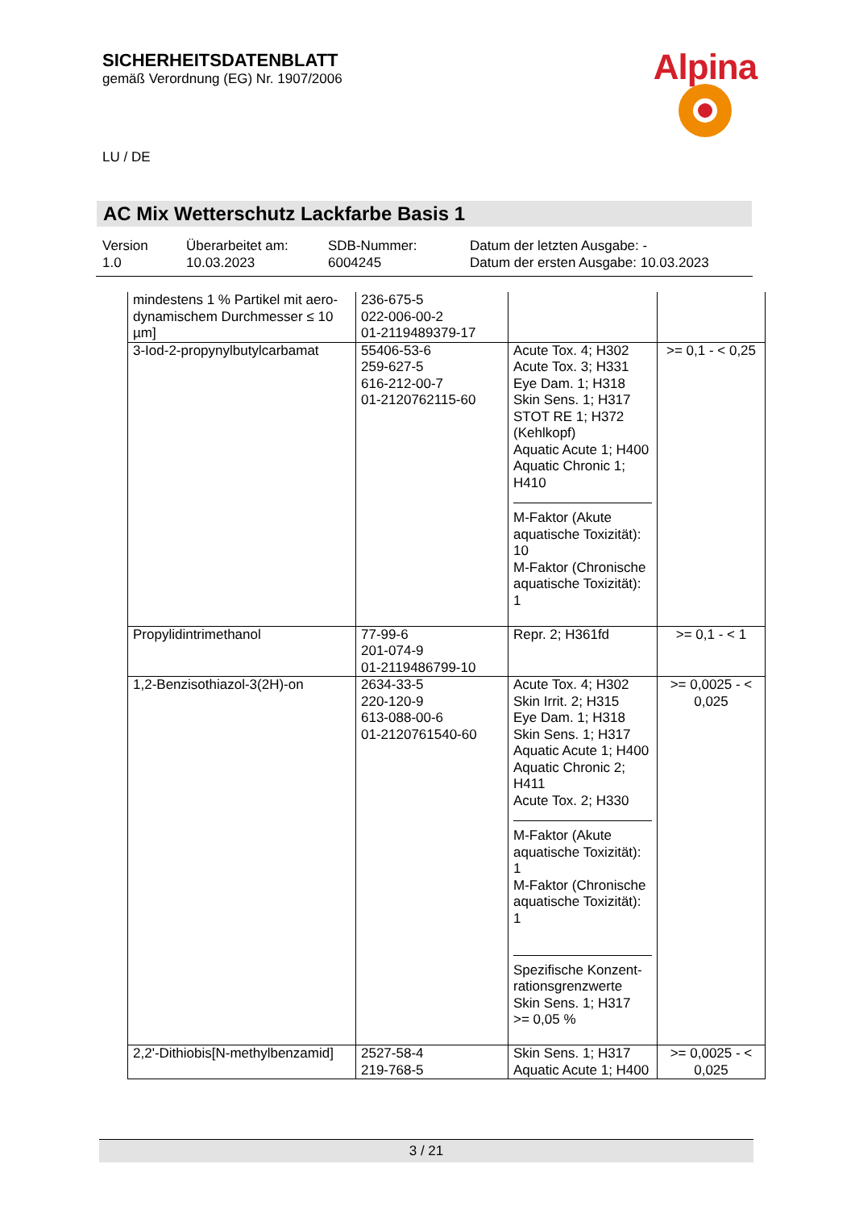SICHERHEITSDATENBLATT
gemäß Verordnung (EG) Nr. 1907/2006
Alpina
LU / DE
AC Mix Wetterschutz Lackfarbe Basis 1
Version
1.0
Überarbeitet am:
10.03.2023
SDB-Nummer:
6004245
Datum der letzten Ausgabe: -
Datum der ersten Ausgabe: 10.03.2023
| mindestens 1 % Partikel mit aero-dynamischem Durchmesser ≤ 10 µm] | 236-675-5 022-006-00-2 01-2119489379-17 | | |
| 3-Iod-2-propynylbutylcarbamat | 55406-53-6 259-627-5 616-212-00-7 01-2120762115-60 | Acute Tox. 4; H302 Acute Tox. 3; H331 Eye Dam. 1; H318 Skin Sens. 1; H317 STOT RE 1; H372 (Kehlkopf) Aquatic Acute 1; H400 Aquatic Chronic 1; H410 M-Faktor (Akute aquatische Toxizität): 10 M-Faktor (Chronische aquatische Toxizität): 1 | >= 0,1 - < 0,25 |
| Propylidintrimethanol | 77-99-6 201-074-9 01-2119486799-10 | Repr. 2; H361fd | >= 0,1 - < 1 |
| 1,2-Benzisothiazol-3(2H)-on | 2634-33-5 220-120-9 613-088-00-6 01-2120761540-60 | Acute Tox. 4; H302 Skin Irrit. 2; H315 Eye Dam. 1; H318 Skin Sens. 1; H317 Aquatic Acute 1; H400 Aquatic Chronic 2; H411 Acute Tox. 2; H330 M-Faktor (Akute aquatische Toxizität): 1 M-Faktor (Chronische aquatische Toxizität): 1 Spezifische Konzent-rationsgrenzwerte Skin Sens. 1; H317 >= 0,05 % | >= 0,0025 - < 0,025 |
| 2,2'-Dithiobis[N-methylbenzamid] | 2527-58-4 219-768-5 | Skin Sens. 1; H317 Aquatic Acute 1; H400 | >= 0,0025 - < 0,025 |
3 / 21